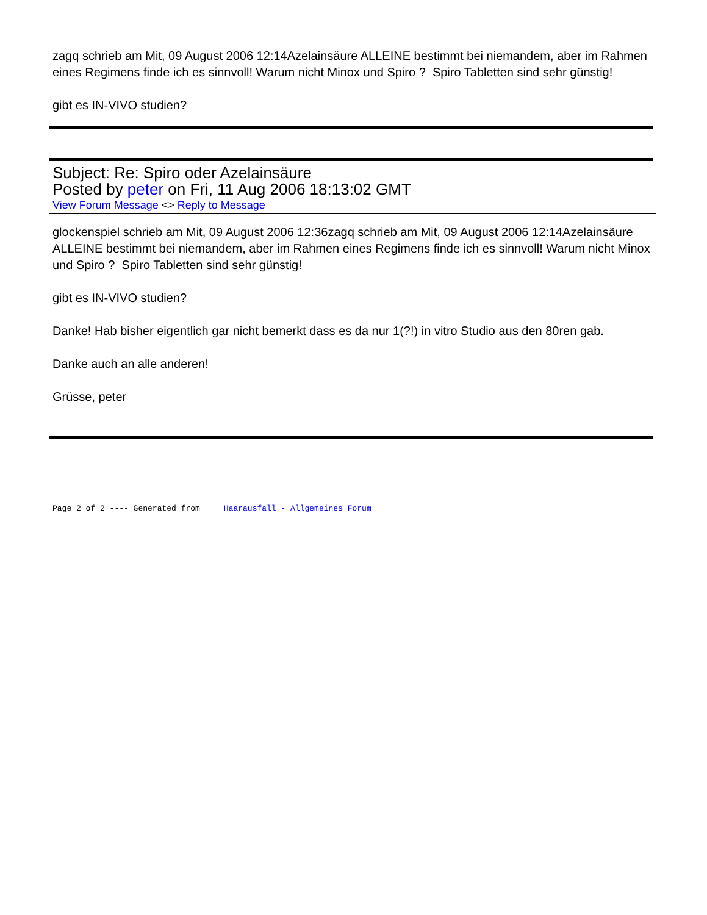zagq schrieb am Mit, 09 August 2006 12:14Azelainsäure ALLEINE bestimmt bei niemandem, aber im Rahmen eines Regimens finde ich es sinnvoll! Warum nicht Minox und Spiro ? Spiro Tabletten sind sehr günstig!
gibt es IN-VIVO studien?
Subject: Re: Spiro oder Azelainsäure
Posted by peter on Fri, 11 Aug 2006 18:13:02 GMT
View Forum Message <> Reply to Message
glockenspiel schrieb am Mit, 09 August 2006 12:36zagq schrieb am Mit, 09 August 2006 12:14Azelainsäure ALLEINE bestimmt bei niemandem, aber im Rahmen eines Regimens finde ich es sinnvoll! Warum nicht Minox und Spiro ? Spiro Tabletten sind sehr günstig!
gibt es IN-VIVO studien?
Danke! Hab bisher eigentlich gar nicht bemerkt dass es da nur 1(?!) in vitro Studio aus den 80ren gab.
Danke auch an alle anderen!
Grüsse, peter
Page 2 of 2 ---- Generated from Haarausfall - Allgemeines Forum